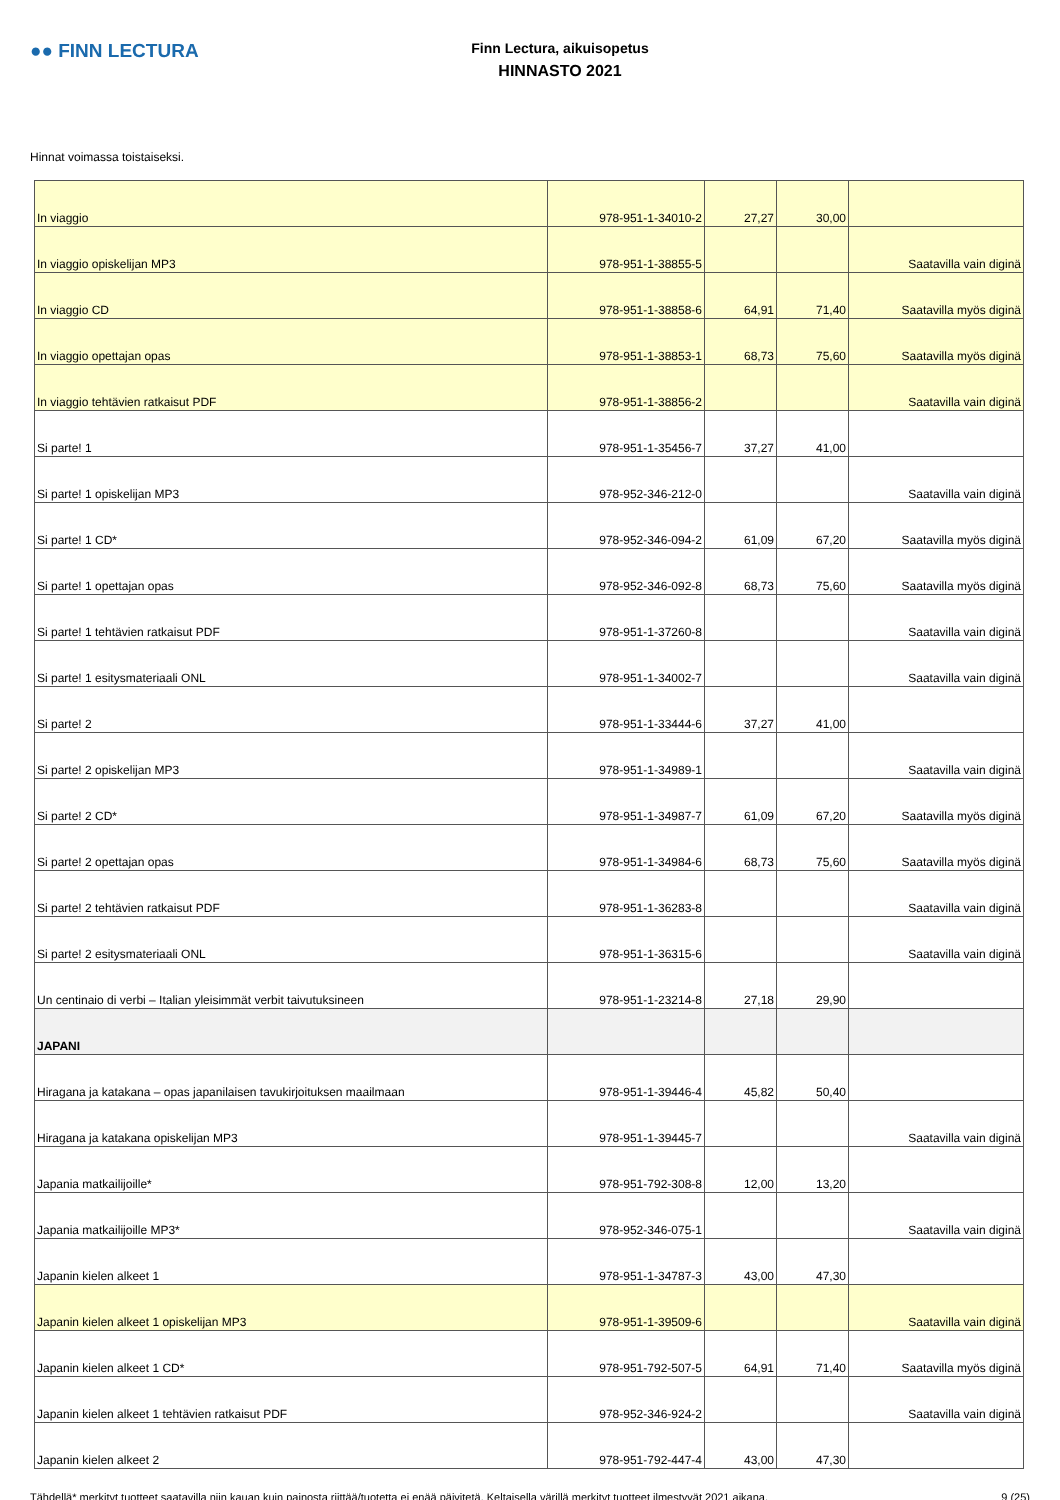●● FINN LECTURA
Finn Lectura, aikuisopetus
HINNASTO 2021
Hinnat voimassa toistaiseksi.
| In viaggio | 978-951-1-34010-2 | 27,27 | 30,00 | |
| In viaggio opiskelijan MP3 | 978-951-1-38855-5 | | | Saatavilla vain diginä |
| In viaggio CD | 978-951-1-38858-6 | 64,91 | 71,40 | Saatavilla myös diginä |
| In viaggio opettajan opas | 978-951-1-38853-1 | 68,73 | 75,60 | Saatavilla myös diginä |
| In viaggio tehtävien ratkaisut PDF | 978-951-1-38856-2 | | | Saatavilla vain diginä |
| Si parte! 1 | 978-951-1-35456-7 | 37,27 | 41,00 | |
| Si parte! 1 opiskelijan MP3 | 978-952-346-212-0 | | | Saatavilla vain diginä |
| Si parte! 1 CD* | 978-952-346-094-2 | 61,09 | 67,20 | Saatavilla myös diginä |
| Si parte! 1 opettajan opas | 978-952-346-092-8 | 68,73 | 75,60 | Saatavilla myös diginä |
| Si parte! 1 tehtävien ratkaisut PDF | 978-951-1-37260-8 | | | Saatavilla vain diginä |
| Si parte! 1 esitysmateriaali ONL | 978-951-1-34002-7 | | | Saatavilla vain diginä |
| Si parte! 2 | 978-951-1-33444-6 | 37,27 | 41,00 | |
| Si parte! 2 opiskelijan MP3 | 978-951-1-34989-1 | | | Saatavilla vain diginä |
| Si parte! 2 CD* | 978-951-1-34987-7 | 61,09 | 67,20 | Saatavilla myös diginä |
| Si parte! 2 opettajan opas | 978-951-1-34984-6 | 68,73 | 75,60 | Saatavilla myös diginä |
| Si parte! 2 tehtävien ratkaisut PDF | 978-951-1-36283-8 | | | Saatavilla vain diginä |
| Si parte! 2 esitysmateriaali ONL | 978-951-1-36315-6 | | | Saatavilla vain diginä |
| Un centinaio di verbi – Italian yleisimmät verbit taivutuksineen | 978-951-1-23214-8 | 27,18 | 29,90 | |
| JAPANI | | | | |
| Hiragana ja katakana – opas japanilaisen tavukirjoituksen maailmaan | 978-951-1-39446-4 | 45,82 | 50,40 | |
| Hiragana ja katakana opiskelijan MP3 | 978-951-1-39445-7 | | | Saatavilla vain diginä |
| Japania matkailijoille* | 978-951-792-308-8 | 12,00 | 13,20 | |
| Japania matkailijoille MP3* | 978-952-346-075-1 | | | Saatavilla vain diginä |
| Japanin kielen alkeet 1 | 978-951-1-34787-3 | 43,00 | 47,30 | |
| Japanin kielen alkeet 1 opiskelijan MP3 | 978-951-1-39509-6 | | | Saatavilla vain diginä |
| Japanin kielen alkeet 1 CD* | 978-951-792-507-5 | 64,91 | 71,40 | Saatavilla myös diginä |
| Japanin kielen alkeet 1 tehtävien ratkaisut PDF | 978-952-346-924-2 | | | Saatavilla vain diginä |
| Japanin kielen alkeet 2 | 978-951-792-447-4 | 43,00 | 47,30 | |
Tähdellä* merkityt tuotteet saatavilla niin kauan kuin painosta riittää/tuotetta ei enää päivitetä. Keltaisella värillä merkityt tuotteet ilmestyvät 2021 aikana. 9 (25)